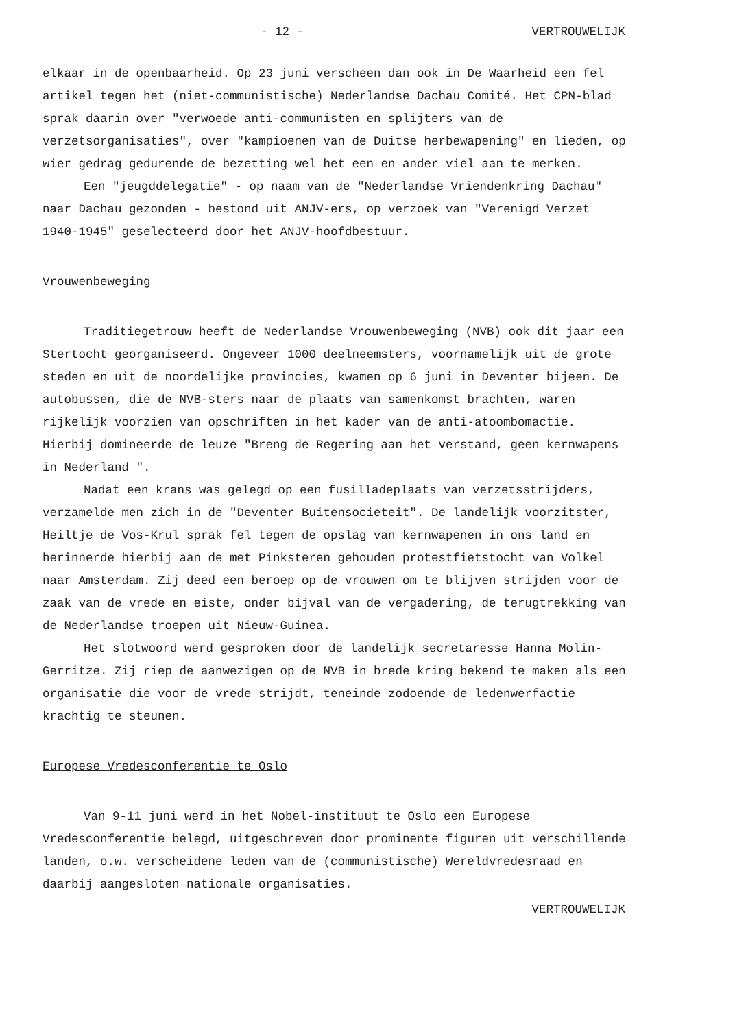- 12 - VERTROUWELIJK
elkaar in de openbaarheid. Op 23 juni verscheen dan ook in De Waarheid een fel artikel tegen het (niet-communistische) Nederlandse Dachau Comité. Het CPN-blad sprak daarin over "verwoede anti-communisten en splijters van de verzetsorganisaties", over "kampioenen van de Duitse herbewapening" en lieden, op wier gedrag gedurende de bezetting wel het een en ander viel aan te merken.
Een "jeugddelegatie" - op naam van de "Nederlandse Vriendenkring Dachau" naar Dachau gezonden - bestond uit ANJV-ers, op verzoek van "Verenigd Verzet 1940-1945" geselecteerd door het ANJV-hoofdbestuur.
Vrouwenbeweging
Traditiegetrouw heeft de Nederlandse Vrouwenbeweging (NVB) ook dit jaar een Stertocht georganiseerd. Ongeveer 1000 deelneemsters, voornamelijk uit de grote steden en uit de noordelijke provincies, kwamen op 6 juni in Deventer bijeen. De autobussen, die de NVB-sters naar de plaats van samenkomst brachten, waren rijkelijk voorzien van opschriften in het kader van de anti-atoombomactie. Hierbij domineerde de leuze "Breng de Regering aan het verstand, geen kernwapens in Nederland ".
Nadat een krans was gelegd op een fusilladeplaats van verzetsstrijders, verzamelde men zich in de "Deventer Buitensocieteit". De landelijk voorzitster, Heiltje de Vos-Krul sprak fel tegen de opslag van kernwapenen in ons land en herinnerde hierbij aan de met Pinksteren gehouden protestfietstocht van Volkel naar Amsterdam. Zij deed een beroep op de vrouwen om te blijven strijden voor de zaak van de vrede en eiste, onder bijval van de vergadering, de terugtrekking van de Nederlandse troepen uit Nieuw-Guinea.
Het slotwoord werd gesproken door de landelijk secretaresse Hanna Molin-Gerritze. Zij riep de aanwezigen op de NVB in brede kring bekend te maken als een organisatie die voor de vrede strijdt, teneinde zodoende de ledenwerfactie krachtig te steunen.
Europese Vredesconferentie te Oslo
Van 9-11 juni werd in het Nobel-instituut te Oslo een Europese Vredesconferentie belegd, uitgeschreven door prominente figuren uit verschillende landen, o.w. verscheidene leden van de (communistische) Wereldvredesraad en daarbij aangesloten nationale organisaties.
VERTROUWELIJK